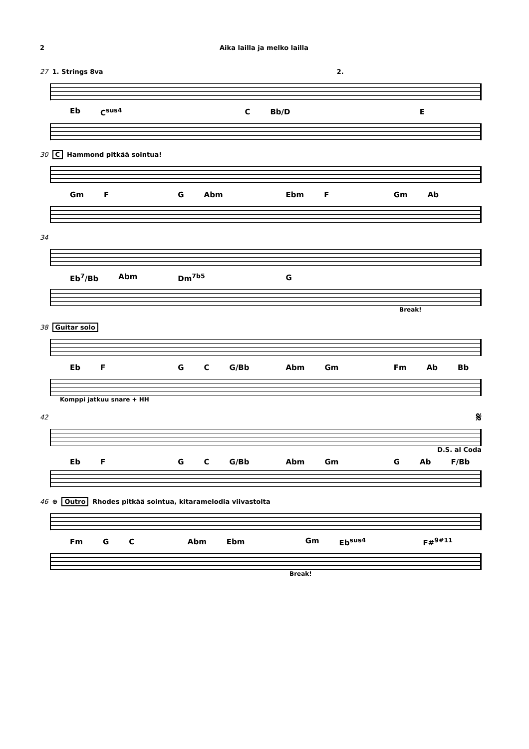2 Aika lailla ja melko lailla
27 1. Strings 8va 2.
Eb C<sup>sus4</sup> C Bb/D E
30 C Hammond pitkää sointua!
Gm F G Abm Ebm F Gm Ab
34
Eb<sup>7</sup>/Bb Abm Dm<sup>7b5</sup> G
Break!
38 Guitar solo
Eb F G C G/Bb Abm Gm Fm Ab Bb
Komppi jatkuu snare + HH
42 𝄋
D.S. al Coda
Eb F G C G/Bb Abm Gm G Ab F/Bb
46 ⊕ Outro Rhodes pitkää sointua, kitaramelodia viivastolta
Fm G C Abm Ebm Gm Eb<sup>sus4</sup> F#<sup>9#11</sup>
Break!